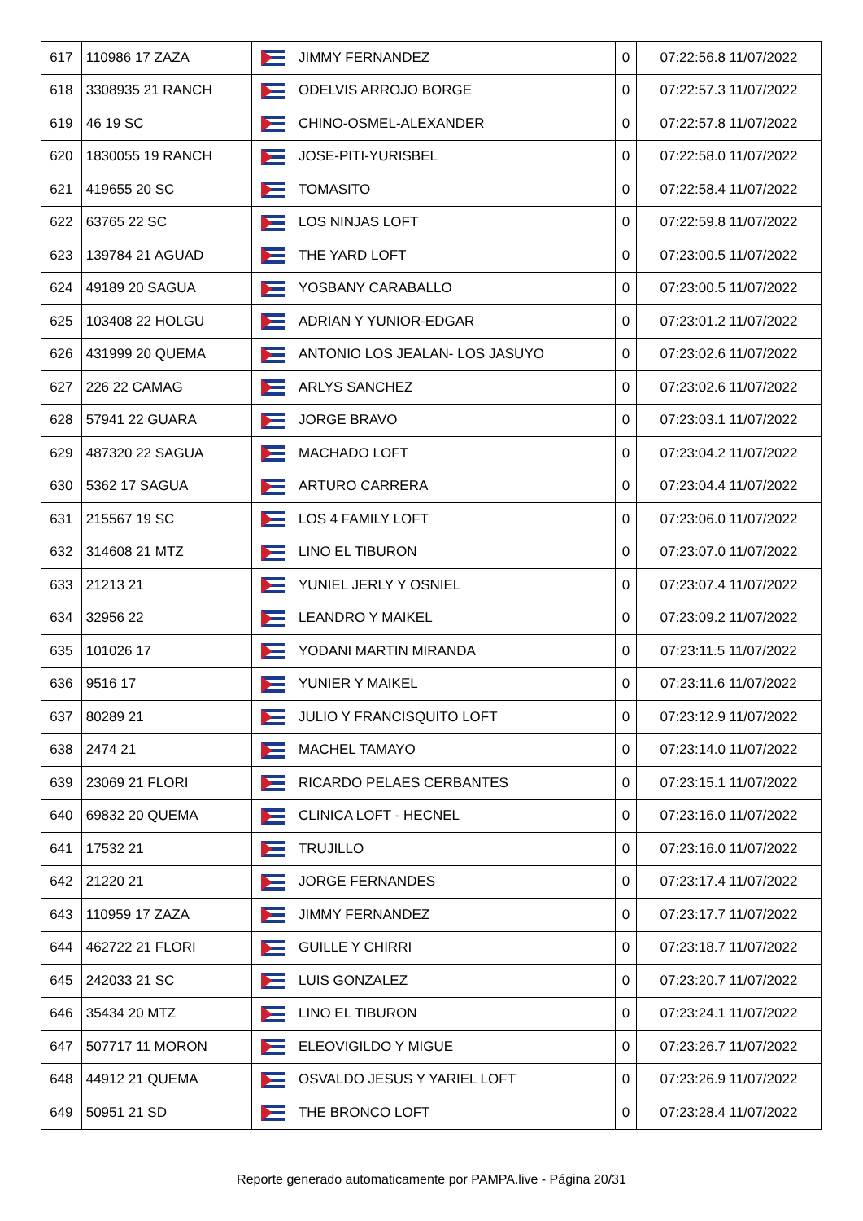| 617 | 110986 17 ZAZA | | JIMMY FERNANDEZ | 0 | 07:22:56.8 11/07/2022 |
| 618 | 3308935 21 RANCH | | ODELVIS ARROJO BORGE | 0 | 07:22:57.3 11/07/2022 |
| 619 | 46 19 SC | | CHINO-OSMEL-ALEXANDER | 0 | 07:22:57.8 11/07/2022 |
| 620 | 1830055 19 RANCH | | JOSE-PITI-YURISBEL | 0 | 07:22:58.0 11/07/2022 |
| 621 | 419655 20 SC | | TOMASITO | 0 | 07:22:58.4 11/07/2022 |
| 622 | 63765 22 SC | | LOS NINJAS LOFT | 0 | 07:22:59.8 11/07/2022 |
| 623 | 139784 21 AGUAD | | THE YARD LOFT | 0 | 07:23:00.5 11/07/2022 |
| 624 | 49189 20 SAGUA | | YOSBANY CARABALLO | 0 | 07:23:00.5 11/07/2022 |
| 625 | 103408 22 HOLGU | | ADRIAN Y YUNIOR-EDGAR | 0 | 07:23:01.2 11/07/2022 |
| 626 | 431999 20 QUEMA | | ANTONIO LOS JEALAN- LOS JASUYO | 0 | 07:23:02.6 11/07/2022 |
| 627 | 226 22 CAMAG | | ARLYS SANCHEZ | 0 | 07:23:02.6 11/07/2022 |
| 628 | 57941 22 GUARA | | JORGE BRAVO | 0 | 07:23:03.1 11/07/2022 |
| 629 | 487320 22 SAGUA | | MACHADO LOFT | 0 | 07:23:04.2 11/07/2022 |
| 630 | 5362 17 SAGUA | | ARTURO CARRERA | 0 | 07:23:04.4 11/07/2022 |
| 631 | 215567 19 SC | | LOS 4 FAMILY LOFT | 0 | 07:23:06.0 11/07/2022 |
| 632 | 314608 21 MTZ | | LINO EL TIBURON | 0 | 07:23:07.0 11/07/2022 |
| 633 | 21213 21 | | YUNIEL JERLY Y OSNIEL | 0 | 07:23:07.4 11/07/2022 |
| 634 | 32956 22 | | LEANDRO Y MAIKEL | 0 | 07:23:09.2 11/07/2022 |
| 635 | 101026 17 | | YODANI MARTIN MIRANDA | 0 | 07:23:11.5 11/07/2022 |
| 636 | 9516 17 | | YUNIER Y MAIKEL | 0 | 07:23:11.6 11/07/2022 |
| 637 | 80289 21 | | JULIO Y FRANCISQUITO LOFT | 0 | 07:23:12.9 11/07/2022 |
| 638 | 2474 21 | | MACHEL TAMAYO | 0 | 07:23:14.0 11/07/2022 |
| 639 | 23069 21 FLORI | | RICARDO PELAES CERBANTES | 0 | 07:23:15.1 11/07/2022 |
| 640 | 69832 20 QUEMA | | CLINICA LOFT - HECNEL | 0 | 07:23:16.0 11/07/2022 |
| 641 | 17532 21 | | TRUJILLO | 0 | 07:23:16.0 11/07/2022 |
| 642 | 21220 21 | | JORGE FERNANDES | 0 | 07:23:17.4 11/07/2022 |
| 643 | 110959 17 ZAZA | | JIMMY FERNANDEZ | 0 | 07:23:17.7 11/07/2022 |
| 644 | 462722 21 FLORI | | GUILLE Y CHIRRI | 0 | 07:23:18.7 11/07/2022 |
| 645 | 242033 21 SC | | LUIS GONZALEZ | 0 | 07:23:20.7 11/07/2022 |
| 646 | 35434 20 MTZ | | LINO EL TIBURON | 0 | 07:23:24.1 11/07/2022 |
| 647 | 507717 11 MORON | | ELEOVIGILDO Y MIGUE | 0 | 07:23:26.7 11/07/2022 |
| 648 | 44912 21 QUEMA | | OSVALDO JESUS Y YARIEL LOFT | 0 | 07:23:26.9 11/07/2022 |
| 649 | 50951 21 SD | | THE BRONCO LOFT | 0 | 07:23:28.4 11/07/2022 |
Reporte generado automaticamente por PAMPA.live - Página 20/31